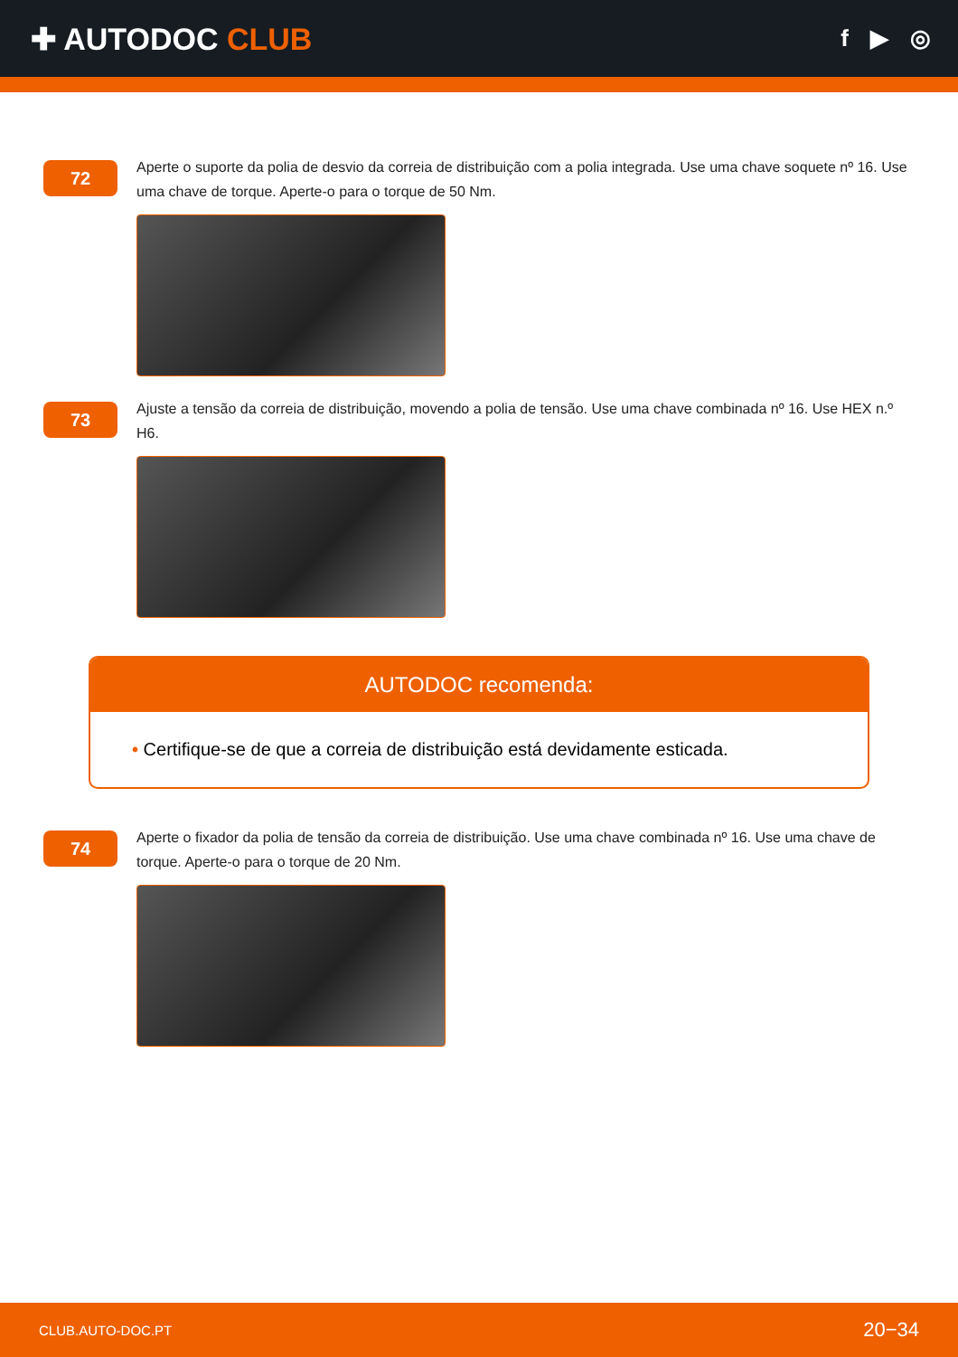✚ AUTODOC CLUB
f ▶ ◎
72
Aperte o suporte da polia de desvio da correia de distribuição com a polia integrada. Use uma chave soquete nº 16. Use uma chave de torque. Aperte-o para o torque de 50 Nm.
73
Ajuste a tensão da correia de distribuição, movendo a polia de tensão. Use uma chave combinada nº 16. Use HEX n.º H6.
AUTODOC recomenda:
• Certifique-se de que a correia de distribuição está devidamente esticada.
74
Aperte o fixador da polia de tensão da correia de distribuição. Use uma chave combinada nº 16. Use uma chave de torque. Aperte-o para o torque de 20 Nm.
CLUB.AUTO-DOC.PT 20−34